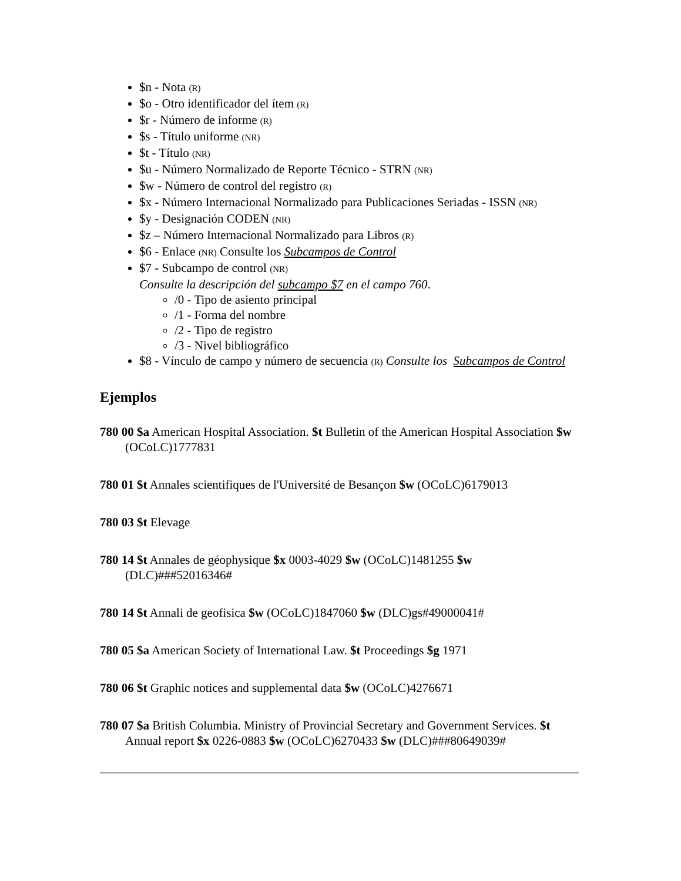$n - Nota (R)
$o - Otro identificador del ítem (R)
$r - Número de informe (R)
$s - Título uniforme (NR)
$t - Título (NR)
$u - Número Normalizado de Reporte Técnico - STRN (NR)
$w - Número de control del registro (R)
$x - Número Internacional Normalizado para Publicaciones Seriadas - ISSN (NR)
$y - Designación CODEN (NR)
$z – Número Internacional Normalizado para Libros (R)
$6 - Enlace (NR) Consulte los Subcampos de Control
$7 - Subcampo de control (NR)
Consulte la descripción del subcampo $7 en el campo 760.
/0 - Tipo de asiento principal
/1 - Forma del nombre
/2 - Tipo de registro
/3 - Nivel bibliográfico
$8 - Vínculo de campo y número de secuencia (R) Consulte los Subcampos de Control
Ejemplos
780 00 $a American Hospital Association. $t Bulletin of the American Hospital Association $w (OCoLC)1777831
780 01 $t Annales scientifiques de l'Université de Besançon $w (OCoLC)6179013
780 03 $t Elevage
780 14 $t Annales de géophysique $x 0003-4029 $w (OCoLC)1481255 $w (DLC)###52016346#
780 14 $t Annali de geofisica $w (OCoLC)1847060 $w (DLC)gs#49000041#
780 05 $a American Society of International Law. $t Proceedings $g 1971
780 06 $t Graphic notices and supplemental data $w (OCoLC)4276671
780 07 $a British Columbia. Ministry of Provincial Secretary and Government Services. $t Annual report $x 0226-0883 $w (OCoLC)6270433 $w (DLC)###80649039#